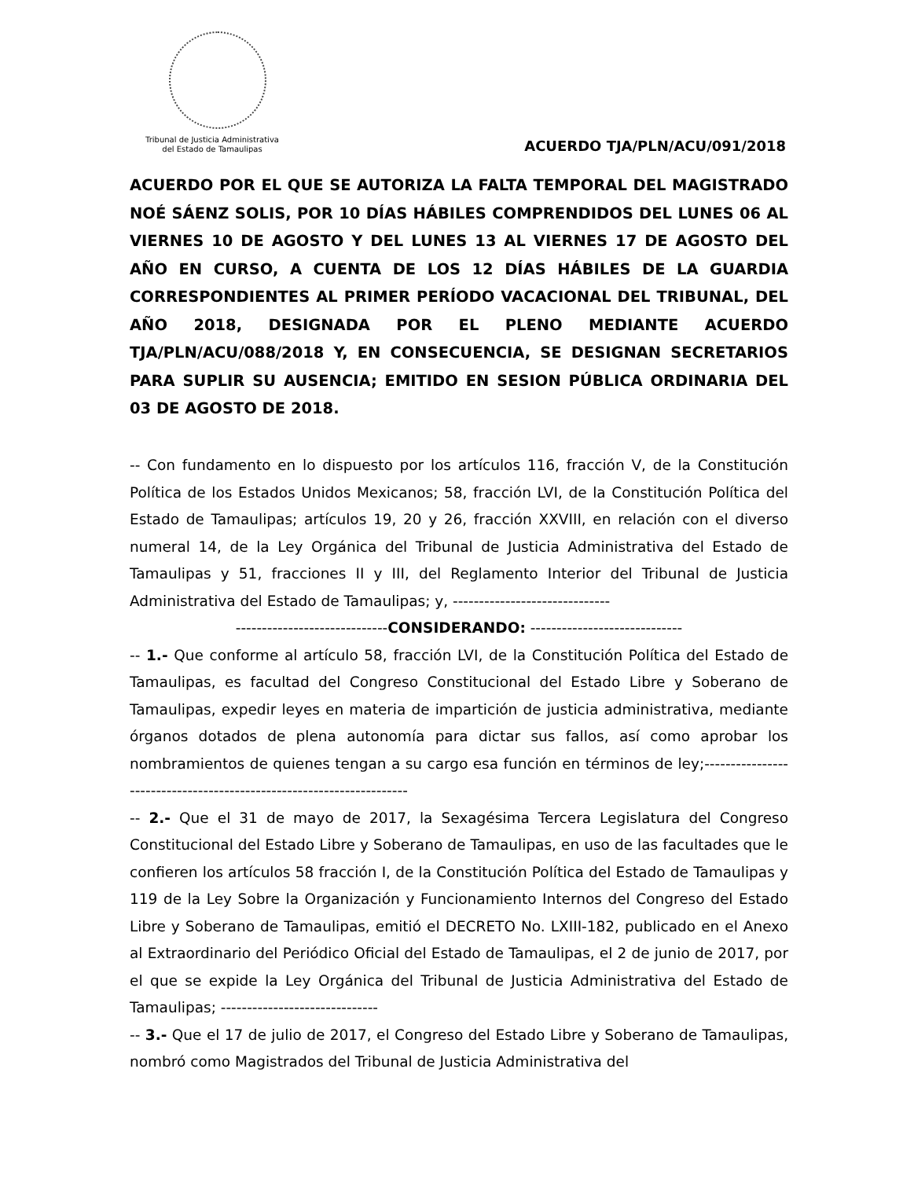Tribunal de Justicia Administrativa
del Estado de Tamaulipas
ACUERDO TJA/PLN/ACU/091/2018
ACUERDO POR EL QUE SE AUTORIZA LA FALTA TEMPORAL DEL MAGISTRADO NOÉ SÁENZ SOLIS, POR 10 DÍAS HÁBILES COMPRENDIDOS DEL LUNES 06 AL VIERNES 10 DE AGOSTO Y DEL LUNES 13 AL VIERNES 17 DE AGOSTO DEL AÑO EN CURSO, A CUENTA DE LOS 12 DÍAS HÁBILES DE LA GUARDIA CORRESPONDIENTES AL PRIMER PERÍODO VACACIONAL DEL TRIBUNAL, DEL AÑO 2018, DESIGNADA POR EL PLENO MEDIANTE ACUERDO TJA/PLN/ACU/088/2018 Y, EN CONSECUENCIA, SE DESIGNAN SECRETARIOS PARA SUPLIR SU AUSENCIA; EMITIDO EN SESION PÚBLICA ORDINARIA DEL 03 DE AGOSTO DE 2018.
-- Con fundamento en lo dispuesto por los artículos 116, fracción V, de la Constitución Política de los Estados Unidos Mexicanos; 58, fracción LVI, de la Constitución Política del Estado de Tamaulipas; artículos 19, 20 y 26, fracción XXVIII, en relación con el diverso numeral 14, de la Ley Orgánica del Tribunal de Justicia Administrativa del Estado de Tamaulipas y 51, fracciones II y III, del Reglamento Interior del Tribunal de Justicia Administrativa del Estado de Tamaulipas; y, ------------------------------
-----------------------------CONSIDERANDO: -----------------------------
-- 1.- Que conforme al artículo 58, fracción LVI, de la Constitución Política del Estado de Tamaulipas, es facultad del Congreso Constitucional del Estado Libre y Soberano de Tamaulipas, expedir leyes en materia de impartición de justicia administrativa, mediante órganos dotados de plena autonomía para dictar sus fallos, así como aprobar los nombramientos de quienes tengan a su cargo esa función en términos de ley;---------------------------------------------------------------------
-- 2.- Que el 31 de mayo de 2017, la Sexagésima Tercera Legislatura del Congreso Constitucional del Estado Libre y Soberano de Tamaulipas, en uso de las facultades que le confieren los artículos 58 fracción I, de la Constitución Política del Estado de Tamaulipas y 119 de la Ley Sobre la Organización y Funcionamiento Internos del Congreso del Estado Libre y Soberano de Tamaulipas, emitió el DECRETO No. LXIII-182, publicado en el Anexo al Extraordinario del Periódico Oficial del Estado de Tamaulipas, el 2 de junio de 2017, por el que se expide la Ley Orgánica del Tribunal de Justicia Administrativa del Estado de Tamaulipas; ------------------------------
-- 3.- Que el 17 de julio de 2017, el Congreso del Estado Libre y Soberano de Tamaulipas, nombró como Magistrados del Tribunal de Justicia Administrativa del